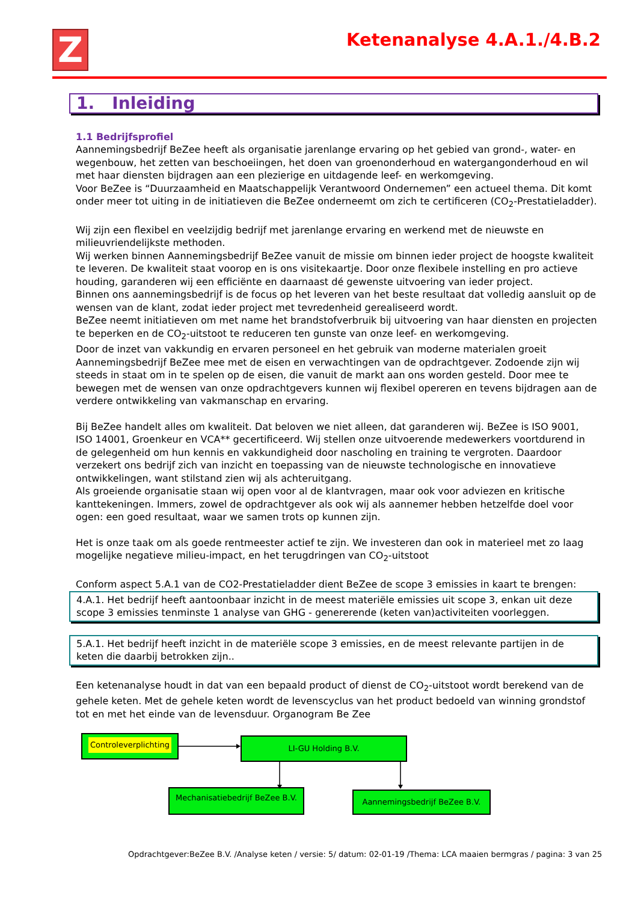Z Ketenanalyse 4.A.1./4.B.2
1. Inleiding
1.1 Bedrijfsprofiel
Aannemingsbedrijf BeZee heeft als organisatie jarenlange ervaring op het gebied van grond-, water- en wegenbouw, het zetten van beschoeiingen, het doen van groenonderhoud en watergangonderhoud en wil met haar diensten bijdragen aan een plezierige en uitdagende leef- en werkomgeving.
Voor BeZee is “Duurzaamheid en Maatschappelijk Verantwoord Ondernemen” een actueel thema. Dit komt onder meer tot uiting in de initiatieven die BeZee onderneemt om zich te certificeren (CO<sub>2</sub>-Prestatieladder).
Wij zijn een flexibel en veelzijdig bedrijf met jarenlange ervaring en werkend met de nieuwste en milieuvriendelijkste methoden.
Wij werken binnen Aannemingsbedrijf BeZee vanuit de missie om binnen ieder project de hoogste kwaliteit te leveren. De kwaliteit staat voorop en is ons visitekaartje. Door onze flexibele instelling en pro actieve houding, garanderen wij een efficiënte en daarnaast dé gewenste uitvoering van ieder project.
Binnen ons aannemingsbedrijf is de focus op het leveren van het beste resultaat dat volledig aansluit op de wensen van de klant, zodat ieder project met tevredenheid gerealiseerd wordt.
BeZee neemt initiatieven om met name het brandstofverbruik bij uitvoering van haar diensten en projecten te beperken en de CO<sub>2</sub>-uitstoot te reduceren ten gunste van onze leef- en werkomgeving.
Door de inzet van vakkundig en ervaren personeel en het gebruik van moderne materialen groeit Aannemingsbedrijf BeZee mee met de eisen en verwachtingen van de opdrachtgever. Zodoende zijn wij steeds in staat om in te spelen op de eisen, die vanuit de markt aan ons worden gesteld. Door mee te bewegen met de wensen van onze opdrachtgevers kunnen wij flexibel opereren en tevens bijdragen aan de verdere ontwikkeling van vakmanschap en ervaring.
Bij BeZee handelt alles om kwaliteit. Dat beloven we niet alleen, dat garanderen wij. BeZee is ISO 9001, ISO 14001, Groenkeur en VCA** gecertificeerd. Wij stellen onze uitvoerende medewerkers voortdurend in de gelegenheid om hun kennis en vakkundigheid door nascholing en training te vergroten. Daardoor verzekert ons bedrijf zich van inzicht en toepassing van de nieuwste technologische en innovatieve ontwikkelingen, want stilstand zien wij als achteruitgang.
Als groeiende organisatie staan wij open voor al de klantvragen, maar ook voor adviezen en kritische kanttekeningen. Immers, zowel de opdrachtgever als ook wij als aannemer hebben hetzelfde doel voor ogen: een goed resultaat, waar we samen trots op kunnen zijn.
Het is onze taak om als goede rentmeester actief te zijn. We investeren dan ook in materieel met zo laag mogelijke negatieve milieu-impact, en het terugdringen van CO<sub>2</sub>-uitstoot
Conform aspect 5.A.1 van de CO2-Prestatieladder dient BeZee de scope 3 emissies in kaart te brengen:
4.A.1. Het bedrijf heeft aantoonbaar inzicht in de meest materiële emissies uit scope 3, enkan uit deze scope 3 emissies tenminste 1 analyse van GHG - genererende (keten van)activiteiten voorleggen.
5.A.1. Het bedrijf heeft inzicht in de materiële scope 3 emissies, en de meest relevante partijen in de keten die daarbij betrokken zijn..
Een ketenanalyse houdt in dat van een bepaald product of dienst de CO<sub>2</sub>-uitstoot wordt berekend van de gehele keten. Met de gehele keten wordt de levenscyclus van het product bedoeld van winning grondstof tot en met het einde van de levensduur. Organogram Be Zee
Controleverplichting LI-GU Holding B.V.
Mechanisatiebedrijf BeZee B.V.
Aannemingsbedrijf BeZee B.V.
Opdrachtgever:BeZee B.V. /Analyse keten / versie: 5/ datum: 02-01-19 /Thema: LCA maaien bermgras / pagina: 3 van 25